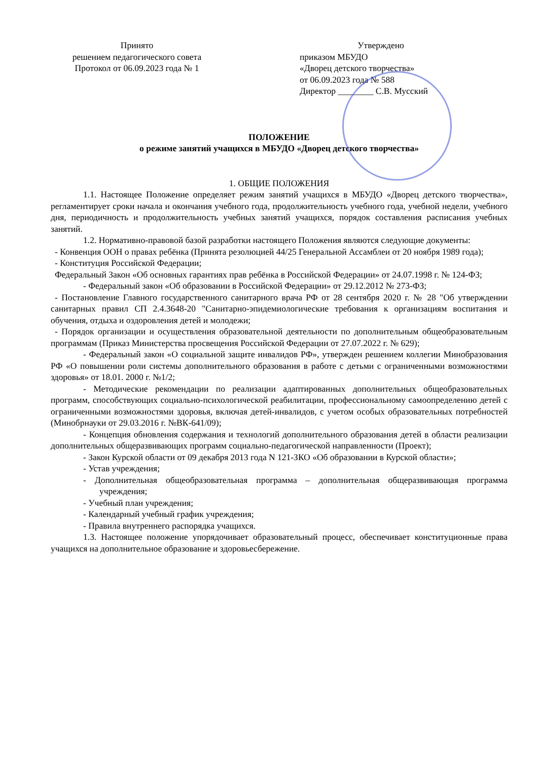Принято
решением педагогического совета
Протокол от 06.09.2023 года № 1
Утверждено
приказом МБУДО
«Дворец детского творчества»
от 06.09.2023 года № 588
Директор ________ С.В. Мусский
ПОЛОЖЕНИЕ
о режиме занятий учащихся в МБУДО «Дворец детского творчества»
1. ОБЩИЕ ПОЛОЖЕНИЯ
1.1. Настоящее Положение определяет режим занятий учащихся в МБУДО «Дворец детского творчества», регламентирует сроки начала и окончания учебного года, продолжительность учебного года, учебной недели, учебного дня, периодичность и продолжительность учебных занятий учащихся, порядок составления расписания учебных занятий.
1.2. Нормативно-правовой базой разработки настоящего Положения являются следующие документы:
- Конвенция ООН о правах ребёнка (Принята резолюцией 44/25 Генеральной Ассамблеи от 20 ноября 1989 года);
- Конституция Российской Федерации;
Федеральный Закон «Об основных гарантиях прав ребёнка в Российской Федерации» от 24.07.1998 г. № 124-ФЗ;
- Федеральный закон «Об образовании в Российской Федерации» от 29.12.2012 № 273-ФЗ;
- Постановление Главного государственного санитарного врача РФ от 28 сентября 2020 г. № 28 "Об утверждении санитарных правил СП 2.4.3648-20 "Санитарно-эпидемиологические требования к организациям воспитания и обучения, отдыха и оздоровления детей и молодежи;
- Порядок организации и осуществления образовательной деятельности по дополнительным общеобразовательным программам (Приказ Министерства просвещения Российской Федерации от 27.07.2022 г. № 629);
- Федеральный закон «О социальной защите инвалидов РФ», утвержден решением коллегии Минобразования РФ «О повышении роли системы дополнительного образования в работе с детьми с ограниченными возможностями здоровья» от 18.01. 2000 г. №1/2;
- Методические рекомендации по реализации адаптированных дополнительных общеобразовательных программ, способствующих социально-психологической реабилитации, профессиональному самоопределению детей с ограниченными возможностями здоровья, включая детей-инвалидов, с учетом особых образовательных потребностей (Минобрнауки от 29.03.2016 г. №ВК-641/09);
- Концепция обновления содержания и технологий дополнительного образования детей в области реализации дополнительных общеразвивающих программ социально-педагогической направленности (Проект);
- Закон Курской области от 09 декабря 2013 года N 121-ЗКО «Об образовании в Курской области»;
- Устав учреждения;
- Дополнительная общеобразовательная программа – дополнительная общеразвивающая программа учреждения;
- Учебный план учреждения;
- Календарный учебный график учреждения;
- Правила внутреннего распорядка учащихся.
1.3. Настоящее положение упорядочивает образовательный процесс, обеспечивает конституционные права учащихся на дополнительное образование и здоровьесбережение.